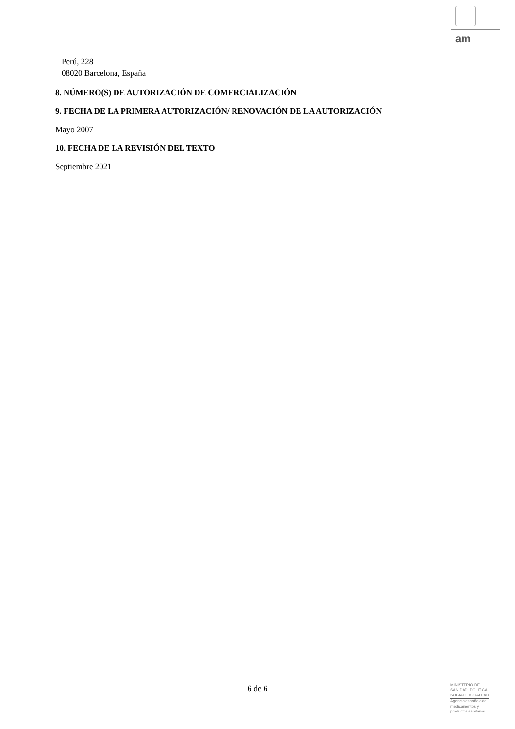am
Perú, 228
08020 Barcelona, España
8. NÚMERO(S) DE AUTORIZACIÓN DE COMERCIALIZACIÓN
9. FECHA DE LA PRIMERA AUTORIZACIÓN/ RENOVACIÓN DE LA AUTORIZACIÓN
Mayo 2007
10. FECHA DE LA REVISIÓN DEL TEXTO
Septiembre 2021
6 de 6
MINISTERIO DE
SANIDAD, POLITICA
SOCIAL E IGUALDAD
Agencia española de
medicamentos y
productos sanitarios